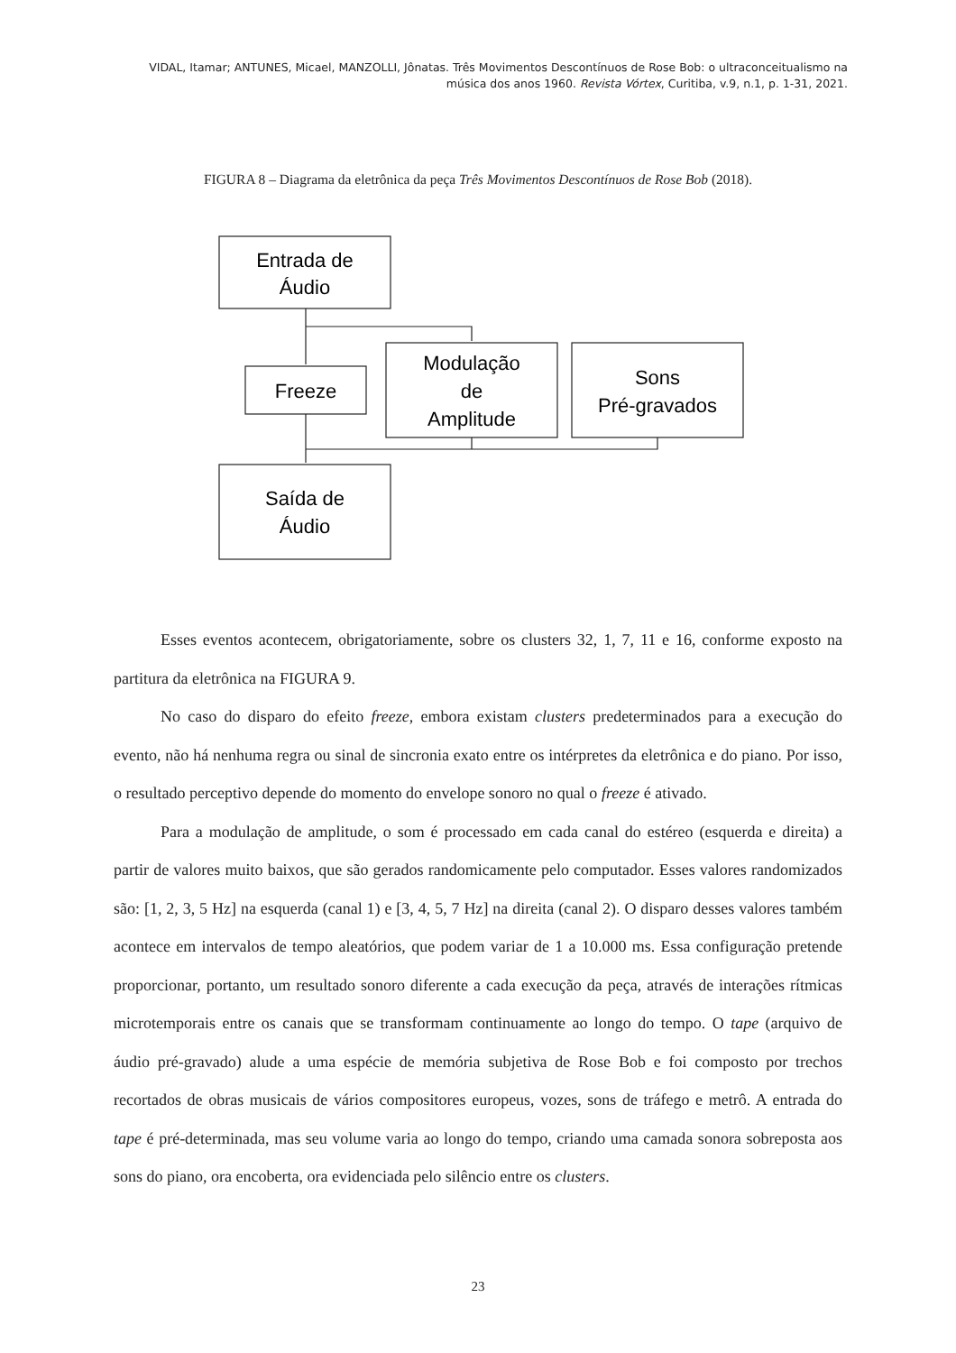VIDAL, Itamar; ANTUNES, Micael, MANZOLLI, Jônatas. Três Movimentos Descontínuos de Rose Bob: o ultraconceitualismo na música dos anos 1960. Revista Vórtex, Curitiba, v.9, n.1, p. 1-31, 2021.
FIGURA 8 – Diagrama da eletrônica da peça Três Movimentos Descontínuos de Rose Bob (2018).
Entrada de
Áudio
Freeze
Modulação
de
Amplitude
Sons
Pré-gravados
Saída de
Áudio
Esses eventos acontecem, obrigatoriamente, sobre os clusters 32, 1, 7, 11 e 16, conforme exposto na partitura da eletrônica na FIGURA 9.
No caso do disparo do efeito freeze, embora existam clusters predeterminados para a execução do evento, não há nenhuma regra ou sinal de sincronia exato entre os intérpretes da eletrônica e do piano. Por isso, o resultado perceptivo depende do momento do envelope sonoro no qual o freeze é ativado.
Para a modulação de amplitude, o som é processado em cada canal do estéreo (esquerda e direita) a partir de valores muito baixos, que são gerados randomicamente pelo computador. Esses valores randomizados são: [1, 2, 3, 5 Hz] na esquerda (canal 1) e [3, 4, 5, 7 Hz] na direita (canal 2). O disparo desses valores também acontece em intervalos de tempo aleatórios, que podem variar de 1 a 10.000 ms. Essa configuração pretende proporcionar, portanto, um resultado sonoro diferente a cada execução da peça, através de interações rítmicas microtemporais entre os canais que se transformam continuamente ao longo do tempo. O tape (arquivo de áudio pré-gravado) alude a uma espécie de memória subjetiva de Rose Bob e foi composto por trechos recortados de obras musicais de vários compositores europeus, vozes, sons de tráfego e metrô. A entrada do tape é pré-determinada, mas seu volume varia ao longo do tempo, criando uma camada sonora sobreposta aos sons do piano, ora encoberta, ora evidenciada pelo silêncio entre os clusters.
23